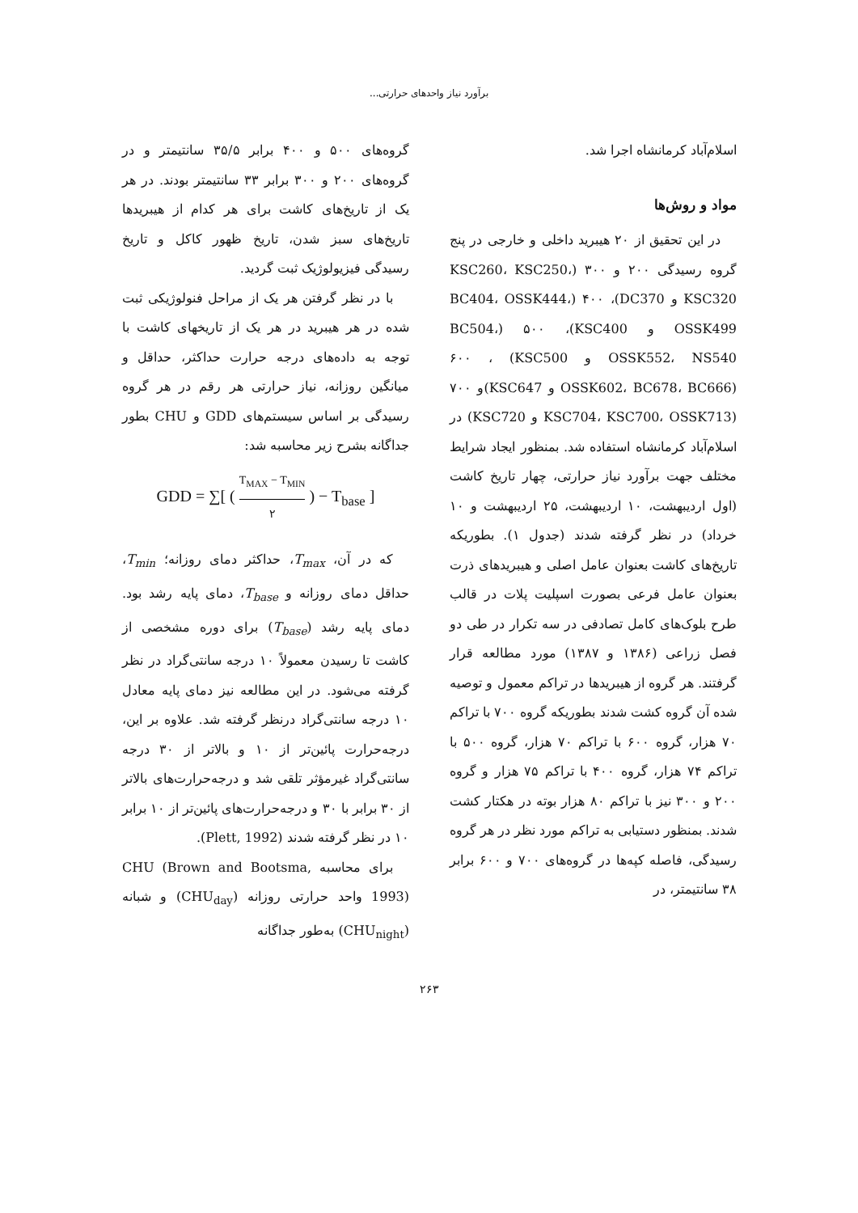برآورد نیاز واحدهای حرارتی...
اسلام‌آباد کرمانشاه اجرا شد.
مواد و روش‌ها
در این تحقیق از ۲۰ هیبرید داخلی و خارجی در پنج گروه رسیدگی ۲۰۰ و ۳۰۰ (KSC260، KSC250، KSC320 و DC370)، ۴۰۰ (BC404، OSSK444، OSSK499 و KSC400)، ۵۰۰ (BC504، OSSK552، NS540 و KSC500) ، ۶۰۰ (OSSK602، BC678، BC666 و KSC647)و ۷۰۰ (KSC704، KSC700، OSSK713 و KSC720) در اسلام‌آباد کرمانشاه استفاده شد. بمنظور ایجاد شرایط مختلف جهت برآورد نیاز حرارتی، چهار تاریخ کاشت (اول اردیبهشت، ۱۰ اردیبهشت، ۲۵ اردیبهشت و ۱۰ خرداد) در نظر گرفته شدند (جدول ۱). بطوریکه تاریخ‌های کاشت بعنوان عامل اصلی و هیبریدهای ذرت بعنوان عامل فرعی بصورت اسپلیت پلات در قالب طرح بلوک‌های کامل تصادفی در سه تکرار در طی دو فصل زراعی (۱۳۸۶ و ۱۳۸۷) مورد مطالعه قرار گرفتند. هر گروه از هیبریدها در تراکم معمول و توصیه شده آن گروه کشت شدند بطوریکه گروه ۷۰۰ با تراکم ۷۰ هزار، گروه ۶۰۰ با تراکم ۷۰ هزار، گروه ۵۰۰ با تراکم ۷۴ هزار، گروه ۴۰۰ با تراکم ۷۵ هزار و گروه ۲۰۰ و ۳۰۰ نیز با تراکم ۸۰ هزار بوته در هکتار کشت شدند. بمنظور دستیابی به تراکم مورد نظر در هر گروه رسیدگی، فاصله کپه‌ها در گروه‌های ۷۰۰ و ۶۰۰ برابر ۳۸ سانتیمتر، در
گروه‌های ۵۰۰ و ۴۰۰ برابر ۳۵/۵ سانتیمتر و در گروه‌های ۲۰۰ و ۳۰۰ برابر ۳۳ سانتیمتر بودند. در هر یک از تاریخ‌های کاشت برای هر کدام از هیبریدها تاریخ‌های سبز شدن، تاریخ ظهور کاکل و تاریخ رسیدگی فیزیولوژیک ثبت گردید.
با در نظر گرفتن هر یک از مراحل فنولوژیکی ثبت شده در هر هیبرید در هر یک از تاریخهای کاشت با توجه به داده‌های درجه حرارت حداکثر، حداقل و میانگین روزانه، نیاز حرارتی هر رقم در هر گروه رسیدگی بر اساس سیستم‌های GDD و CHU بطور جداگانه بشرح زیر محاسبه شد:
GDD = ∑[ ( T<sub>MAX</sub> − T<sub>MIN</sub> ۲ ) − T<sub>base</sub> ]
که در آن، T<sub>max</sub>، حداکثر دمای روزانه؛ T<sub>min</sub>، حداقل دمای روزانه و T<sub>base</sub>، دمای پایه رشد بود. دمای پایه رشد (T<sub>base</sub>) برای دوره مشخصی از کاشت تا رسیدن معمولاً ۱۰ درجه سانتی‌گراد در نظر گرفته می‌شود. در این مطالعه نیز دمای پایه معادل ۱۰ درجه سانتی‌گراد درنظر گرفته شد. علاوه بر این، درجه‌حرارت پائین‌تر از ۱۰ و بالاتر از ۳۰ درجه سانتی‌گراد غیرمؤثر تلقی شد و درجه‌حرارت‌های بالاتر از ۳۰ برابر با ۳۰ و درجه‌حرارت‌های پائین‌تر از ۱۰ برابر ۱۰ در نظر گرفته شدند (Plett, 1992).
برای محاسبه CHU (Brown and Bootsma, 1993) واحد حرارتی روزانه (CHU<sub>day</sub>) و شبانه (CHU<sub>night</sub>) به‌طور جداگانه
۲۶۳